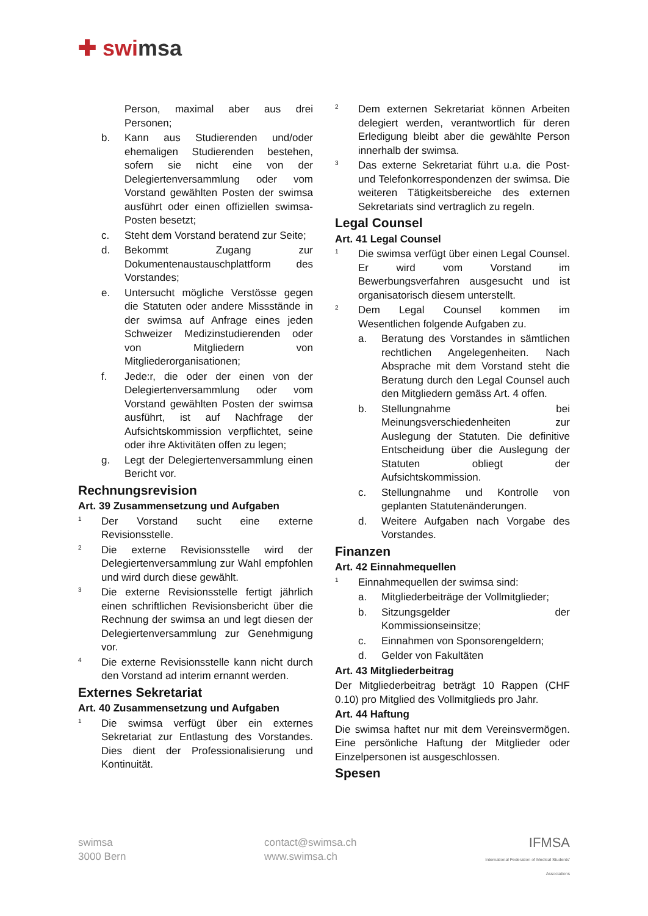✚ swimsa
Person, maximal aber aus drei Personen;
b. Kann aus Studierenden und/oder ehemaligen Studierenden bestehen, sofern sie nicht eine von der Delegiertenversammlung oder vom Vorstand gewählten Posten der swimsa ausführt oder einen offiziellen swimsa-Posten besetzt;
c. Steht dem Vorstand beratend zur Seite;
d. Bekommt Zugang zur Dokumentenaustauschplattform des Vorstandes;
e. Untersucht mögliche Verstösse gegen die Statuten oder andere Missstände in der swimsa auf Anfrage eines jeden Schweizer Medizinstudierenden oder von Mitgliedern von Mitgliederorganisationen;
f. Jede:r, die oder der einen von der Delegiertenversammlung oder vom Vorstand gewählten Posten der swimsa ausführt, ist auf Nachfrage der Aufsichtskommission verpflichtet, seine oder ihre Aktivitäten offen zu legen;
g. Legt der Delegiertenversammlung einen Bericht vor.
Rechnungsrevision
Art. 39 Zusammensetzung und Aufgaben
<sup>1</sup> Der Vorstand sucht eine externe Revisionsstelle.
<sup>2</sup> Die externe Revisionsstelle wird der Delegiertenversammlung zur Wahl empfohlen und wird durch diese gewählt.
<sup>3</sup> Die externe Revisionsstelle fertigt jährlich einen schriftlichen Revisionsbericht über die Rechnung der swimsa an und legt diesen der Delegiertenversammlung zur Genehmigung vor.
<sup>4</sup> Die externe Revisionsstelle kann nicht durch den Vorstand ad interim ernannt werden.
Externes Sekretariat
Art. 40 Zusammensetzung und Aufgaben
<sup>1</sup> Die swimsa verfügt über ein externes Sekretariat zur Entlastung des Vorstandes. Dies dient der Professionalisierung und Kontinuität.
<sup>2</sup> Dem externen Sekretariat können Arbeiten delegiert werden, verantwortlich für deren Erledigung bleibt aber die gewählte Person innerhalb der swimsa.
<sup>3</sup> Das externe Sekretariat führt u.a. die Post- und Telefonkorrespondenzen der swimsa. Die weiteren Tätigkeitsbereiche des externen Sekretariats sind vertraglich zu regeln.
Legal Counsel
Art. 41 Legal Counsel
<sup>1</sup> Die swimsa verfügt über einen Legal Counsel. Er wird vom Vorstand im Bewerbungsverfahren ausgesucht und ist organisatorisch diesem unterstellt.
<sup>2</sup> Dem Legal Counsel kommen im Wesentlichen folgende Aufgaben zu.
a. Beratung des Vorstandes in sämtlichen rechtlichen Angelegenheiten. Nach Absprache mit dem Vorstand steht die Beratung durch den Legal Counsel auch den Mitgliedern gemäss Art. 4 offen.
b. Stellungnahme bei Meinungsverschiedenheiten zur Auslegung der Statuten. Die definitive Entscheidung über die Auslegung der Statuten obliegt der Aufsichtskommission.
c. Stellungnahme und Kontrolle von geplanten Statutenänderungen.
d. Weitere Aufgaben nach Vorgabe des Vorstandes.
Finanzen
Art. 42 Einnahmequellen
<sup>1</sup> Einnahmequellen der swimsa sind:
a. Mitgliederbeiträge der Vollmitglieder;
b. Sitzungsgelder der Kommissionseinsitze;
c. Einnahmen von Sponsorengeldern;
d. Gelder von Fakultäten
Art. 43 Mitgliederbeitrag
Der Mitgliederbeitrag beträgt 10 Rappen (CHF 0.10) pro Mitglied des Vollmitglieds pro Jahr.
Art. 44 Haftung
Die swimsa haftet nur mit dem Vereinsvermögen. Eine persönliche Haftung der Mitglieder oder Einzelpersonen ist ausgeschlossen.
Spesen
swimsa
3000 Bern
contact@swimsa.ch
www.swimsa.ch
IFMSA
International Federation of Medical Students' Associations